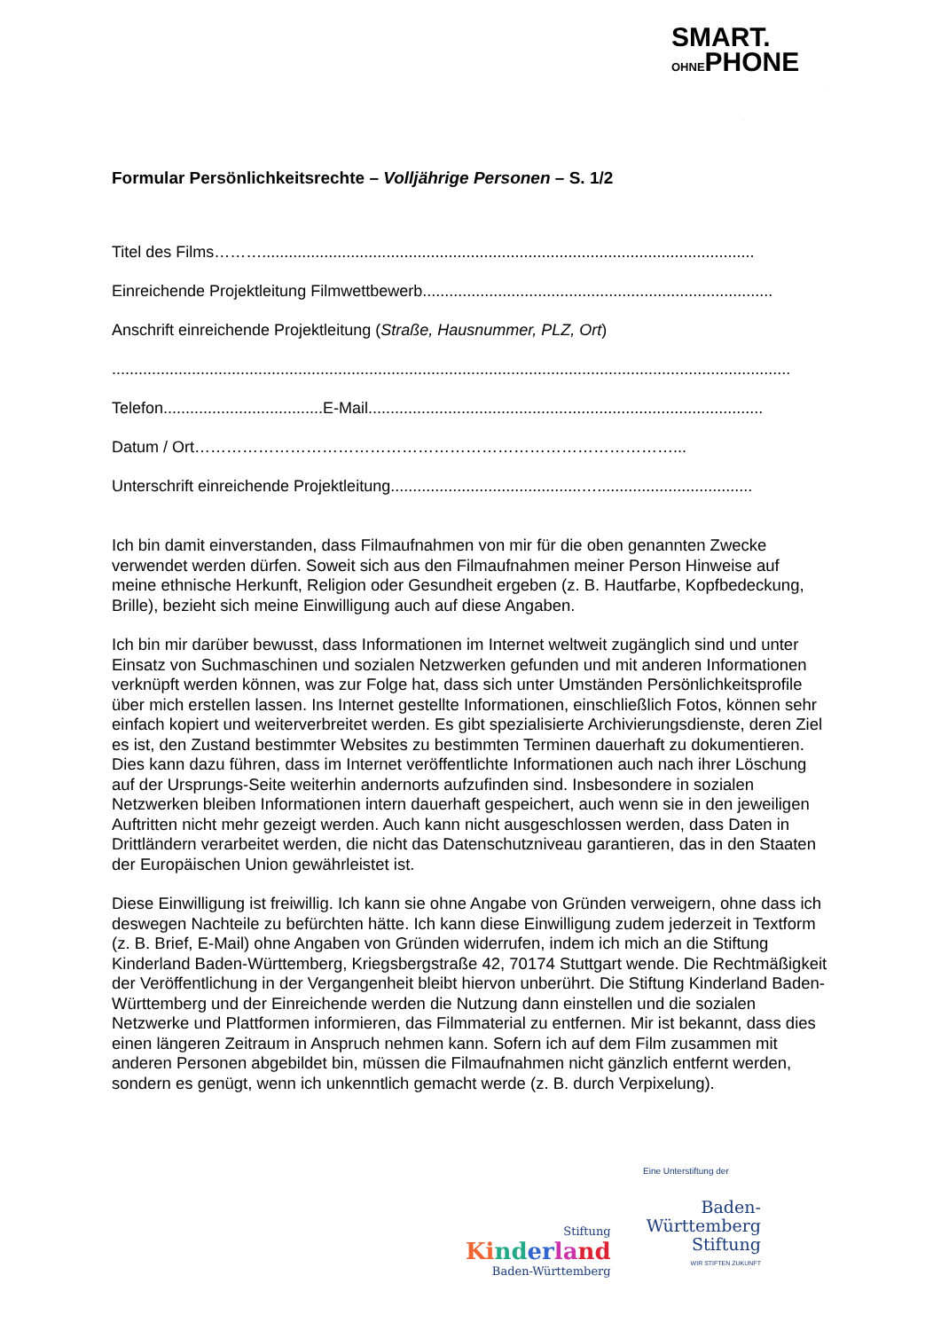SMART.
OHNEPHONE
Formular Persönlichkeitsrechte – Volljährige Personen – S. 1/2
Titel des Films………...............................................................................................................
Einreichende Projektleitung Filmwettbewerb...............................................................................
Anschrift einreichende Projektleitung (Straße, Hausnummer, PLZ, Ort)
.........................................................................................................................................................
Telefon....................................E-Mail.........................................................................................
Datum / Ort………………………………………………………………………………...
Unterschrift einreichende Projektleitung...........................................…...................................
Ich bin damit einverstanden, dass Filmaufnahmen von mir für die oben genannten Zwecke verwendet werden dürfen. Soweit sich aus den Filmaufnahmen meiner Person Hinweise auf meine ethnische Herkunft, Religion oder Gesundheit ergeben (z. B. Hautfarbe, Kopfbedeckung, Brille), bezieht sich meine Einwilligung auch auf diese Angaben.
Ich bin mir darüber bewusst, dass Informationen im Internet weltweit zugänglich sind und unter Einsatz von Suchmaschinen und sozialen Netzwerken gefunden und mit anderen Informationen verknüpft werden können, was zur Folge hat, dass sich unter Umständen Persönlichkeitsprofile über mich erstellen lassen. Ins Internet gestellte Informationen, einschließlich Fotos, können sehr einfach kopiert und weiterverbreitet werden. Es gibt spezialisierte Archivierungsdienste, deren Ziel es ist, den Zustand bestimmter Websites zu bestimmten Terminen dauerhaft zu dokumentieren. Dies kann dazu führen, dass im Internet veröffentlichte Informationen auch nach ihrer Löschung auf der Ursprungs-Seite weiterhin andernorts aufzufinden sind. Insbesondere in sozialen Netzwerken bleiben Informationen intern dauerhaft gespeichert, auch wenn sie in den jeweiligen Auftritten nicht mehr gezeigt werden. Auch kann nicht ausgeschlossen werden, dass Daten in Drittländern verarbeitet werden, die nicht das Datenschutzniveau garantieren, das in den Staaten der Europäischen Union gewährleistet ist.
Diese Einwilligung ist freiwillig. Ich kann sie ohne Angabe von Gründen verweigern, ohne dass ich deswegen Nachteile zu befürchten hätte. Ich kann diese Einwilligung zudem jederzeit in Textform (z. B. Brief, E-Mail) ohne Angaben von Gründen widerrufen, indem ich mich an die Stiftung Kinderland Baden-Württemberg, Kriegsbergstraße 42, 70174 Stuttgart wende. Die Rechtmäßigkeit der Veröffentlichung in der Vergangenheit bleibt hiervon unberührt. Die Stiftung Kinderland Baden-Württemberg und der Einreichende werden die Nutzung dann einstellen und die sozialen Netzwerke und Plattformen informieren, das Filmmaterial zu entfernen. Mir ist bekannt, dass dies einen längeren Zeitraum in Anspruch nehmen kann. Sofern ich auf dem Film zusammen mit anderen Personen abgebildet bin, müssen die Filmaufnahmen nicht gänzlich entfernt werden, sondern es genügt, wenn ich unkenntlich gemacht werde (z. B. durch Verpixelung).
Eine Unterstiftung der
Stiftung
Ki nd er la nd
Baden-Württemberg
Baden-
Württemberg
Stiftung
WIR STIFTEN ZUKUNFT